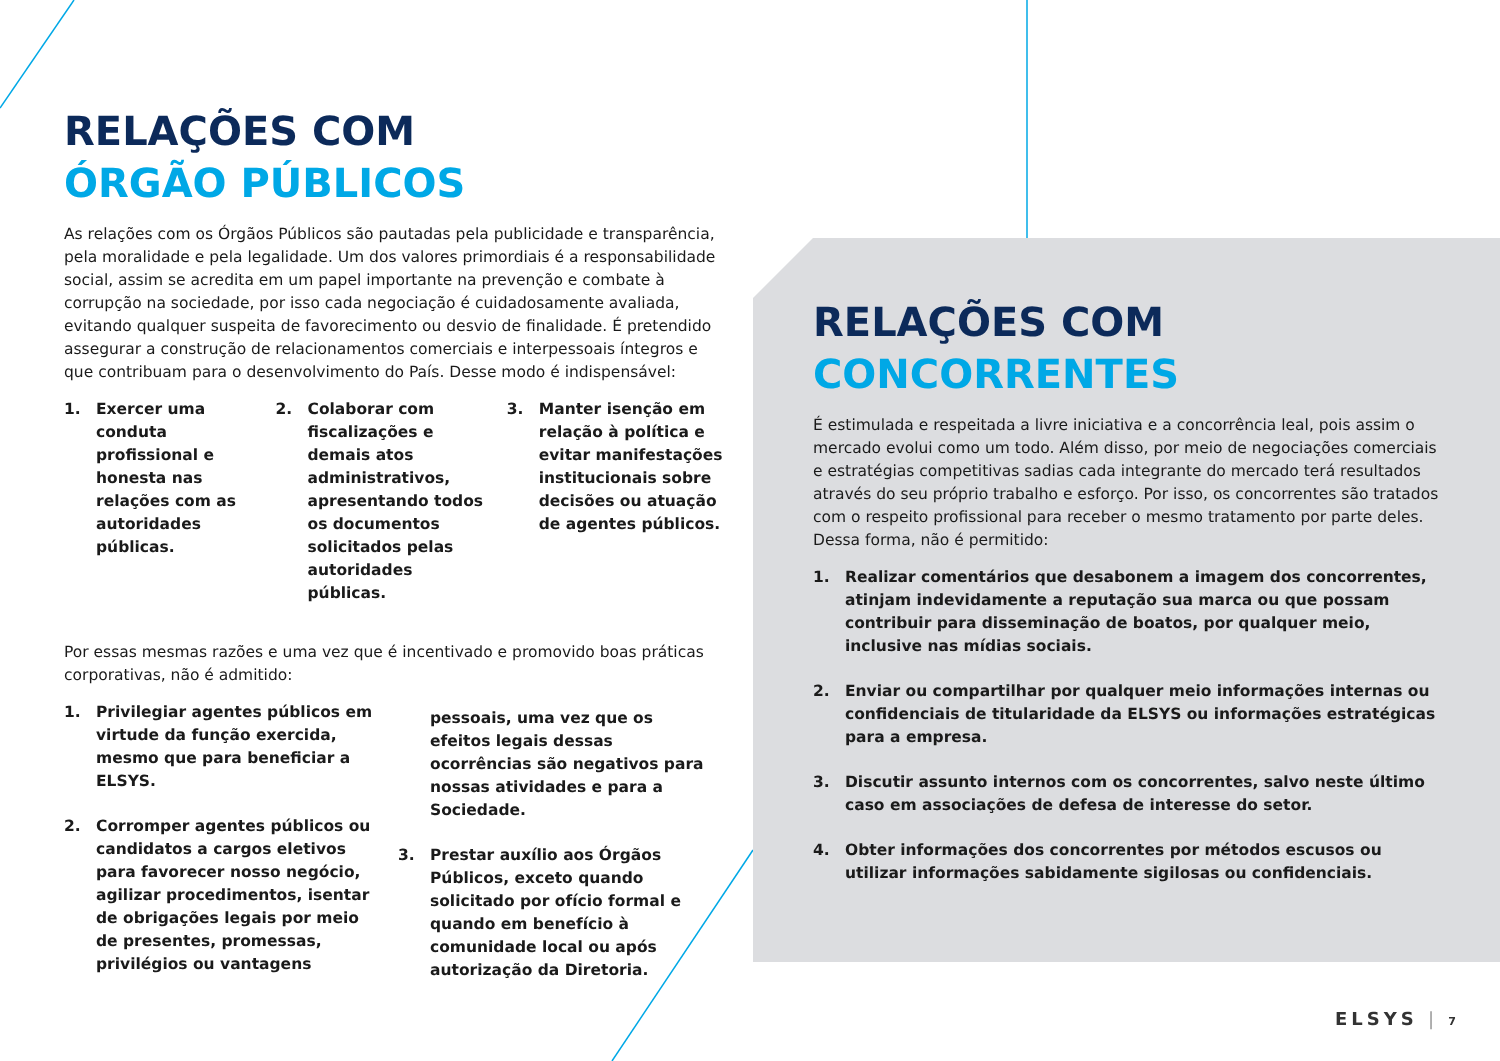RELAÇÕES COM
ÓRGÃO PÚBLICOS
As relações com os Órgãos Públicos são pautadas pela publicidade e transparência, pela moralidade e pela legalidade. Um dos valores primordiais é a responsabilidade social, assim se acredita em um papel importante na prevenção e combate à corrupção na sociedade, por isso cada negociação é cuidadosamente avaliada, evitando qualquer suspeita de favorecimento ou desvio de finalidade. É pretendido assegurar a construção de relacionamentos comerciais e interpessoais íntegros e que contribuam para o desenvolvimento do País. Desse modo é indispensável:
1. Exercer uma conduta profissional e honesta nas relações com as autoridades públicas.
2. Colaborar com fiscalizações e demais atos administrativos, apresentando todos os documentos solicitados pelas autoridades públicas.
3. Manter isenção em relação à política e evitar manifestações institucionais sobre decisões ou atuação de agentes públicos.
Por essas mesmas razões e uma vez que é incentivado e promovido boas práticas corporativas, não é admitido:
1. Privilegiar agentes públicos em virtude da função exercida, mesmo que para beneficiar a ELSYS.
2. Corromper agentes públicos ou candidatos a cargos eletivos para favorecer nosso negócio, agilizar procedimentos, isentar de obrigações legais por meio de presentes, promessas, privilégios ou vantagens
pessoais, uma vez que os efeitos legais dessas ocorrências são negativos para nossas atividades e para a Sociedade.
3. Prestar auxílio aos Órgãos Públicos, exceto quando solicitado por ofício formal e quando em benefício à comunidade local ou após autorização da Diretoria.
RELAÇÕES COM
CONCORRENTES
É estimulada e respeitada a livre iniciativa e a concorrência leal, pois assim o mercado evolui como um todo. Além disso, por meio de negociações comerciais e estratégias competitivas sadias cada integrante do mercado terá resultados através do seu próprio trabalho e esforço. Por isso, os concorrentes são tratados com o respeito profissional para receber o mesmo tratamento por parte deles. Dessa forma, não é permitido:
1. Realizar comentários que desabonem a imagem dos concorrentes, atinjam indevidamente a reputação sua marca ou que possam contribuir para disseminação de boatos, por qualquer meio, inclusive nas mídias sociais.
2. Enviar ou compartilhar por qualquer meio informações internas ou confidenciais de titularidade da ELSYS ou informações estratégicas para a empresa.
3. Discutir assunto internos com os concorrentes, salvo neste último caso em associações de defesa de interesse do setor.
4. Obter informações dos concorrentes por métodos escusos ou utilizar informações sabidamente sigilosas ou confidenciais.
ELSYS | 7